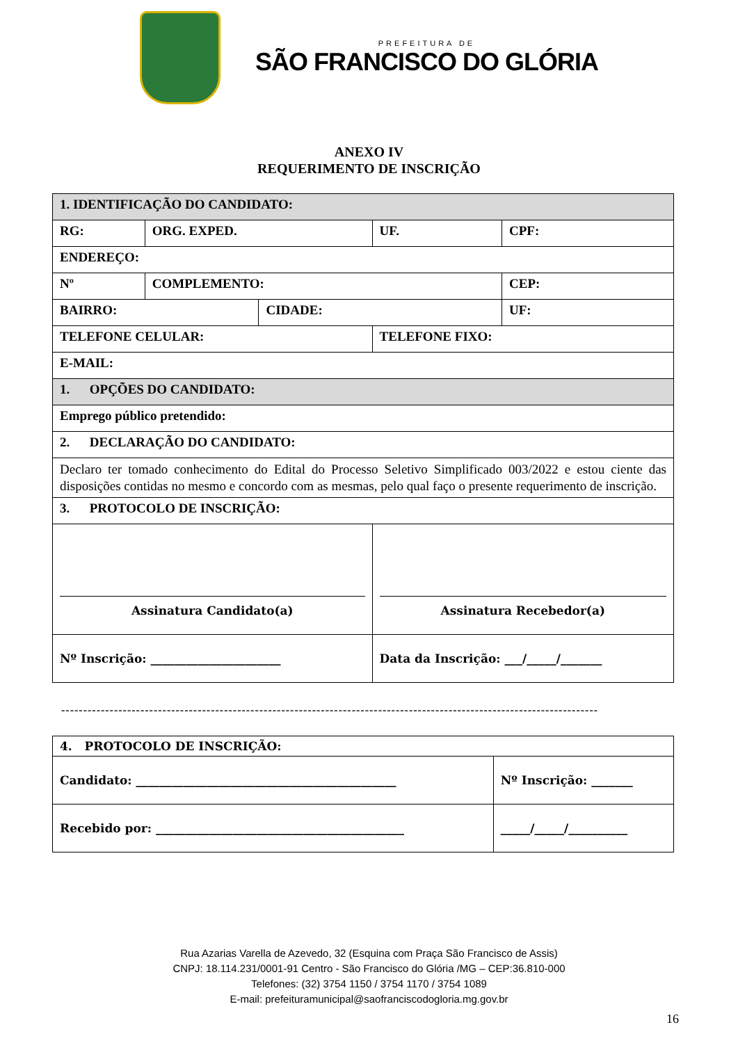PREFEITURA DE
SÃO FRANCISCO DO GLÓRIA
ANEXO IV
REQUERIMENTO DE INSCRIÇÃO
| 1. IDENTIFICAÇÃO DO CANDIDATO: | | | | | | |
| RG: | | ORG. EXPED. | | UF. | CPF: | |
| ENDEREÇO: | | | | | | |
| Nº | COMPLEMENTO: | | | | | CEP: |
| BAIRRO: | | | CIDADE: | | | UF: |
| TELEFONE CELULAR: | | | | TELEFONE FIXO: | | |
| E-MAIL: | | | | | | |
| 1. OPÇÕES DO CANDIDATO: | | | | | | |
| Emprego público pretendido: | | | | | | |
| 2. DECLARAÇÃO DO CANDIDATO: | | | | | | |
| Declaro ter tomado conhecimento do Edital do Processo Seletivo Simplificado 003/2022 e estou ciente das disposições contidas no mesmo e concordo com as mesmas, pelo qual faço o presente requerimento de inscrição. | | | | | | |
| 3. PROTOCOLO DE INSCRIÇÃO: | | | | | | |
| Assinatura Candidato(a) | | | | Assinatura Recebedor(a) | | |
| Nº Inscrição: ______________________ | | | | Data da Inscrição: ___/_____/_______ | | |
--------------------------------------------------------------------------------------------------------------------------
| 4. PROTOCOLO DE INSCRIÇÃO: | |
| Candidato: ____________________________________________ | Nº Inscrição: _______ |
| Recebido por: __________________________________________ | _____/_____/__________ |
Rua Azarias Varella de Azevedo, 32 (Esquina com Praça São Francisco de Assis)
CNPJ: 18.114.231/0001-91 Centro - São Francisco do Glória /MG – CEP:36.810-000
Telefones: (32) 3754 1150 / 3754 1170 / 3754 1089
E-mail: prefeituramunicipal@saofranciscodogloria.mg.gov.br
16